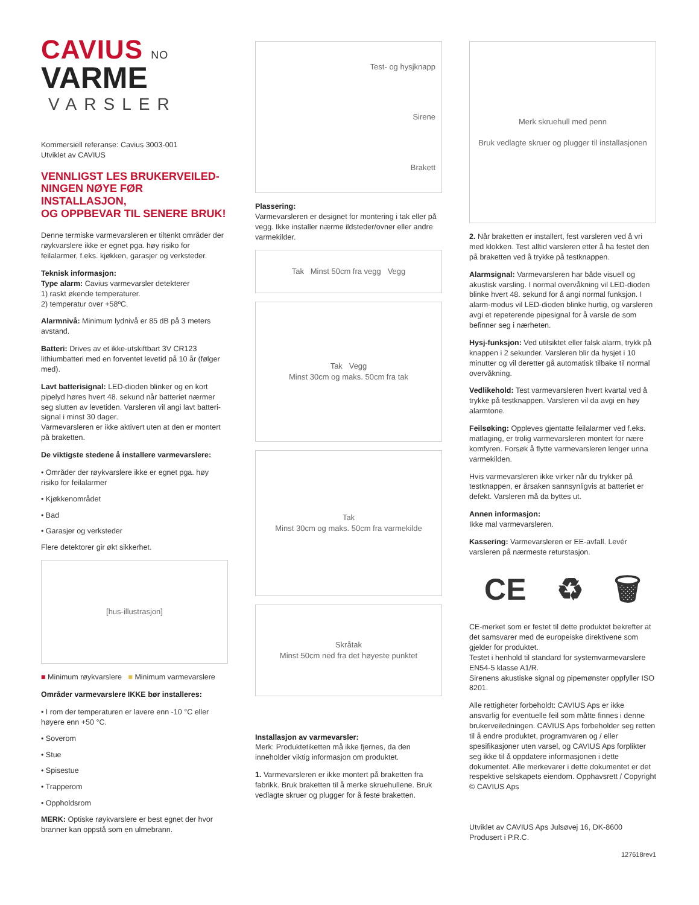CAVIUS NO
VARME
VARSLER
Kommersiell referanse: Cavius 3003-001
Utviklet av CAVIUS
VENNLIGST LES BRUKERVEILED-
NINGEN NØYE FØR INSTALLASJON,
OG OPPBEVAR TIL SENERE BRUK!
Denne termiske varmevarsleren er tiltenkt områder der røykvarslere ikke er egnet pga. høy risiko for feilalarmer, f.eks. kjøkken, garasjer og verksteder.
Teknisk informasjon:
Type alarm: Cavius varmevarsler detekterer
1) raskt økende temperaturer.
2) temperatur over +58ºC.
Alarmnivå: Minimum lydnivå er 85 dB på 3 meters avstand.
Batteri: Drives av et ikke-utskiftbart 3V CR123 lithiumbatteri med en forventet levetid på 10 år (følger med).
Lavt batterisignal: LED-dioden blinker og en kort pipelyd høres hvert 48. sekund når batteriet nærmer seg slutten av levetiden. Varsleren vil angi lavt batteri-signal i minst 30 dager.
Varmevarsleren er ikke aktivert uten at den er montert på braketten.
De viktigste stedene å installere varmevarslere:
• Områder der røykvarslere ikke er egnet pga. høy risiko for feilalarmer
• Kjøkkenområdet
• Bad
• Garasjer og verksteder
Flere detektorer gir økt sikkerhet.
[hus-illustrasjon]
■ Minimum røykvarslere ■ Minimum varmevarslere
Områder varmevarslere IKKE bør installeres:
• I rom der temperaturen er lavere enn -10 °C eller høyere enn +50 °C.
• Soverom
• Stue
• Spisestue
• Trapperom
• Oppholdsrom
MERK: Optiske røykvarslere er best egnet der hvor branner kan oppstå som en ulmebrann.
Test- og hysjknapp
Sirene
Brakett
Plassering:
Varmevarsleren er designet for montering i tak eller på vegg. Ikke installer nærme ildsteder/ovner eller andre varmekilder.
Tak Minst 50cm fra vegg Vegg
Tak Vegg
Minst 30cm og maks. 50cm fra tak
Tak
Minst 30cm og maks. 50cm fra varmekilde
Skråtak
Minst 50cm ned fra det høyeste punktet
Installasjon av varmevarsler:
Merk: Produktetiketten må ikke fjernes, da den inneholder viktig informasjon om produktet.
1. Varmevarsleren er ikke montert på braketten fra fabrikk. Bruk braketten til å merke skruehullene. Bruk vedlagte skruer og plugger for å feste braketten.
Merk skruehull med penn
Bruk vedlagte skruer og plugger til installasjonen
2. Når braketten er installert, fest varsleren ved å vri med klokken. Test alltid varsleren etter å ha festet den på braketten ved å trykke på testknappen.
Alarmsignal: Varmevarsleren har både visuell og akustisk varsling. I normal overvåkning vil LED-dioden blinke hvert 48. sekund for å angi normal funksjon. I alarm-modus vil LED-dioden blinke hurtig, og varsleren avgi et repeterende pipesignal for å varsle de som befinner seg i nærheten.
Hysj-funksjon: Ved utilsiktet eller falsk alarm, trykk på knappen i 2 sekunder. Varsleren blir da hysjet i 10 minutter og vil deretter gå automatisk tilbake til normal overvåkning.
Vedlikehold: Test varmevarsleren hvert kvartal ved å trykke på testknappen. Varsleren vil da avgi en høy alarmtone.
Feilsøking: Oppleves gjentatte feilalarmer ved f.eks. matlaging, er trolig varmevarsleren montert for nære komfyren. Forsøk å flytte varmevarsleren lenger unna varmekilden.
Hvis varmevarsleren ikke virker når du trykker på testknappen, er årsaken sannsynligvis at batteriet er defekt. Varsleren må da byttes ut.
Annen informasjon:
Ikke mal varmevarsleren.
Kassering: Varmevarsleren er EE-avfall. Levér varsleren på nærmeste returstasjon.
CE ♻ 🗑
CE-merket som er festet til dette produktet bekrefter at det samsvarer med de europeiske direktivene som gjelder for produktet.
Testet i henhold til standard for systemvarmevarslere EN54-5 klasse A1/R.
Sirenens akustiske signal og pipemønster oppfyller ISO 8201.
Alle rettigheter forbeholdt: CAVIUS Aps er ikke ansvarlig for eventuelle feil som måtte finnes i denne brukerveiledningen. CAVIUS Aps forbeholder seg retten til å endre produktet, programvaren og / eller spesifikasjoner uten varsel, og CAVIUS Aps forplikter seg ikke til å oppdatere informasjonen i dette dokumentet. Alle merkevarer i dette dokumentet er det respektive selskapets eiendom. Opphavsrett / Copyright © CAVIUS Aps
Utviklet av CAVIUS Aps Julsøvej 16, DK-8600
Produsert i P.R.C.
127618rev1